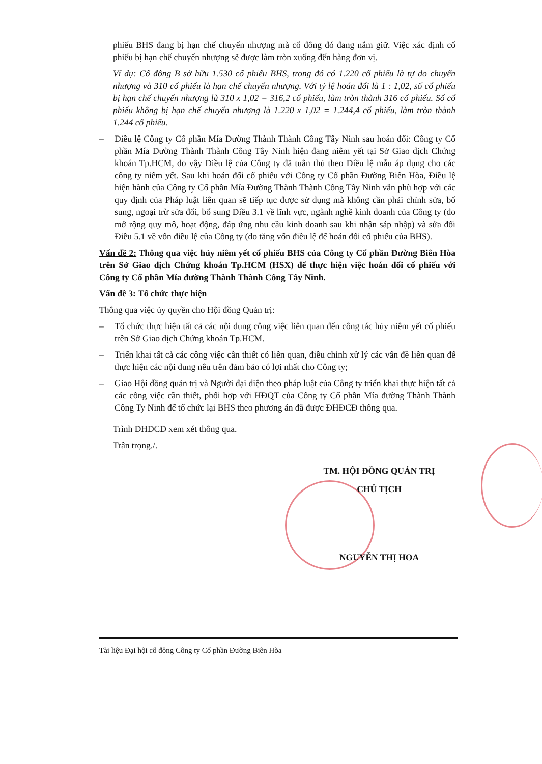phiếu BHS đang bị hạn chế chuyển nhượng mà cổ đông đó đang nắm giữ. Việc xác định cổ phiếu bị hạn chế chuyển nhượng sẽ được làm tròn xuống đến hàng đơn vị.
Ví dụ: Cổ đông B sở hữu 1.530 cổ phiếu BHS, trong đó có 1.220 cổ phiếu là tự do chuyển nhượng và 310 cổ phiếu là hạn chế chuyển nhượng. Với tỷ lệ hoán đổi là 1 : 1,02, số cổ phiếu bị hạn chế chuyển nhượng là 310 x 1,02 = 316,2 cổ phiếu, làm tròn thành 316 cổ phiếu. Số cổ phiếu không bị hạn chế chuyển nhượng là 1.220 x 1,02 = 1.244,4 cổ phiếu, làm tròn thành 1.244 cổ phiếu.
– Điều lệ Công ty Cổ phần Mía Đường Thành Thành Công Tây Ninh sau hoán đổi: Công ty Cổ phần Mía Đường Thành Thành Công Tây Ninh hiện đang niêm yết tại Sở Giao dịch Chứng khoán Tp.HCM, do vậy Điều lệ của Công ty đã tuân thủ theo Điều lệ mẫu áp dụng cho các công ty niêm yết. Sau khi hoán đổi cổ phiếu với Công ty Cổ phần Đường Biên Hòa, Điều lệ hiện hành của Công ty Cổ phần Mía Đường Thành Thành Công Tây Ninh vẫn phù hợp với các quy định của Pháp luật liên quan sẽ tiếp tục được sử dụng mà không cần phải chỉnh sửa, bổ sung, ngoại trừ sửa đổi, bổ sung Điều 3.1 về lĩnh vực, ngành nghề kinh doanh của Công ty (do mở rộng quy mô, hoạt động, đáp ứng nhu cầu kinh doanh sau khi nhận sáp nhập) và sửa đổi Điều 5.1 về vốn điều lệ của Công ty (do tăng vốn điều lệ để hoán đổi cổ phiếu của BHS).
Vấn đề 2: Thông qua việc hủy niêm yết cổ phiếu BHS của Công ty Cổ phần Đường Biên Hòa trên Sở Giao dịch Chứng khoán Tp.HCM (HSX) để thực hiện việc hoán đổi cổ phiếu với Công ty Cổ phần Mía đường Thành Thành Công Tây Ninh.
Vấn đề 3: Tổ chức thực hiện
Thông qua việc ủy quyền cho Hội đồng Quản trị:
– Tổ chức thực hiện tất cả các nội dung công việc liên quan đến công tác hủy niêm yết cổ phiếu trên Sở Giao dịch Chứng khoán Tp.HCM.
– Triển khai tất cả các công việc cần thiết có liên quan, điều chỉnh xử lý các vấn đề liên quan để thực hiện các nội dung nêu trên đảm bảo có lợi nhất cho Công ty;
– Giao Hội đồng quản trị và Người đại diện theo pháp luật của Công ty triển khai thực hiện tất cả các công việc cần thiết, phối hợp với HĐQT của Công ty Cổ phần Mía đường Thành Thành Công Ty Ninh để tổ chức lại BHS theo phương án đã được ĐHĐCĐ thông qua.
Trình ĐHĐCĐ xem xét thông qua.
Trân trọng./.
TM. HỘI ĐỒNG QUẢN TRỊ
CHỦ TỊCH
NGUYỄN THỊ HOA
Tài liệu Đại hội cổ đông Công ty Cổ phần Đường Biên Hòa